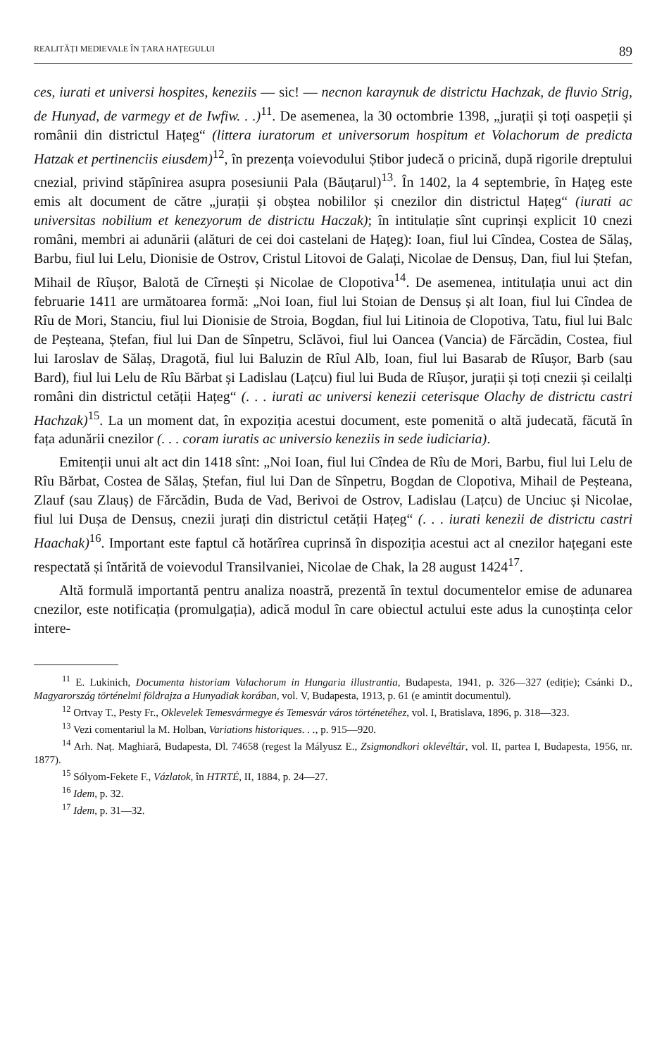REALITĂȚI MEDIEVALE ÎN ȚARA HAȚEGULUI 89
ces, iurati et universi hospites, keneziis — sic! — necnon karaynuk de districtu Hachzak, de fluvio Strig, de Hunyad, de varmegy et de Iwfiw. . .)<sup>11</sup>. De asemenea, la 30 octombrie 1398, „jurații și toți oaspeții și românii din districtul Hațeg“ (littera iuratorum et universorum hospitum et Volachorum de predicta Hatzak et pertinenciis eiusdem)<sup>12</sup>, în prezența voievodului Știbor judecă o pricină, după rigorile dreptului cnezial, privind stăpînirea asupra posesiunii Pala (Băuțarul)<sup>13</sup>. În 1402, la 4 septembrie, în Hațeg este emis alt document de către „jurații și obștea nobililor și cnezilor din districtul Hațeg“ (iurati ac universitas nobilium et kenezyorum de districtu Haczak); în intitulație sînt cuprinși explicit 10 cnezi români, membri ai adunării (alături de cei doi castelani de Hațeg): Ioan, fiul lui Cîndea, Costea de Sălaș, Barbu, fiul lui Lelu, Dionisie de Ostrov, Cristul Litovoi de Galați, Nicolae de Densuș, Dan, fiul lui Ștefan, Mihail de Rîușor, Balotă de Cîrnești și Nicolae de Clopotiva<sup>14</sup>. De asemenea, intitulația unui act din februarie 1411 are următoarea formă: „Noi Ioan, fiul lui Stoian de Densuș și alt Ioan, fiul lui Cîndea de Rîu de Mori, Stanciu, fiul lui Dionisie de Stroia, Bogdan, fiul lui Litinoia de Clopotiva, Tatu, fiul lui Balc de Peșteana, Ștefan, fiul lui Dan de Sînpetru, Sclăvoi, fiul lui Oancea (Vancia) de Fărcădin, Costea, fiul lui Iaroslav de Sălaș, Dragotă, fiul lui Baluzin de Rîul Alb, Ioan, fiul lui Basarab de Rîușor, Barb (sau Bard), fiul lui Lelu de Rîu Bărbat și Ladislau (Lațcu) fiul lui Buda de Rîușor, jurații și toți cnezii și ceilalți români din districtul cetății Hațeg“ (. . . iurati ac universi kenezii ceterisque Olachy de districtu castri Hachzak)<sup>15</sup>. La un moment dat, în expoziția acestui document, este pomenită o altă judecată, făcută în fața adunării cnezilor (. . . coram iuratis ac universio keneziis in sede iudiciaria).
Emitenții unui alt act din 1418 sînt: „Noi Ioan, fiul lui Cîndea de Rîu de Mori, Barbu, fiul lui Lelu de Rîu Bărbat, Costea de Sălaș, Ștefan, fiul lui Dan de Sînpetru, Bogdan de Clopotiva, Mihail de Peșteana, Zlauf (sau Zlauș) de Fărcădin, Buda de Vad, Berivoi de Ostrov, Ladislau (Lațcu) de Unciuc și Nicolae, fiul lui Dușa de Densuș, cnezii jurați din districtul cetății Hațeg“ (. . . iurati kenezii de districtu castri Haachak)<sup>16</sup>. Important este faptul că hotărîrea cuprinsă în dispoziția acestui act al cnezilor hațegani este respectată și întărită de voievodul Transilvaniei, Nicolae de Chak, la 28 august 1424<sup>17</sup>.
Altă formulă importantă pentru analiza noastră, prezentă în textul documentelor emise de adunarea cnezilor, este notificația (promulgația), adică modul în care obiectul actului este adus la cunoștința celor intere-
<sup>11</sup> E. Lukinich, Documenta historiam Valachorum in Hungaria illustrantia, Budapesta, 1941, p. 326—327 (ediție); Csánki D., Magyarország történelmi földrajza a Hunyadiak korában, vol. V, Budapesta, 1913, p. 61 (e amintit documentul).
<sup>12</sup> Ortvay T., Pesty Fr., Oklevelek Temesvármegye és Temesvár város történetéhez, vol. I, Bratislava, 1896, p. 318—323.
<sup>13</sup> Vezi comentariul la M. Holban, Variations historiques. . ., p. 915—920.
<sup>14</sup> Arh. Naț. Maghiară, Budapesta, Dl. 74658 (regest la Mályusz E., Zsigmondkori oklevéltár, vol. II, partea I, Budapesta, 1956, nr. 1877).
<sup>15</sup> Sólyom-Fekete F., Vázlatok, în HTRTÉ, II, 1884, p. 24—27.
<sup>16</sup> Idem, p. 32.
<sup>17</sup> Idem, p. 31—32.